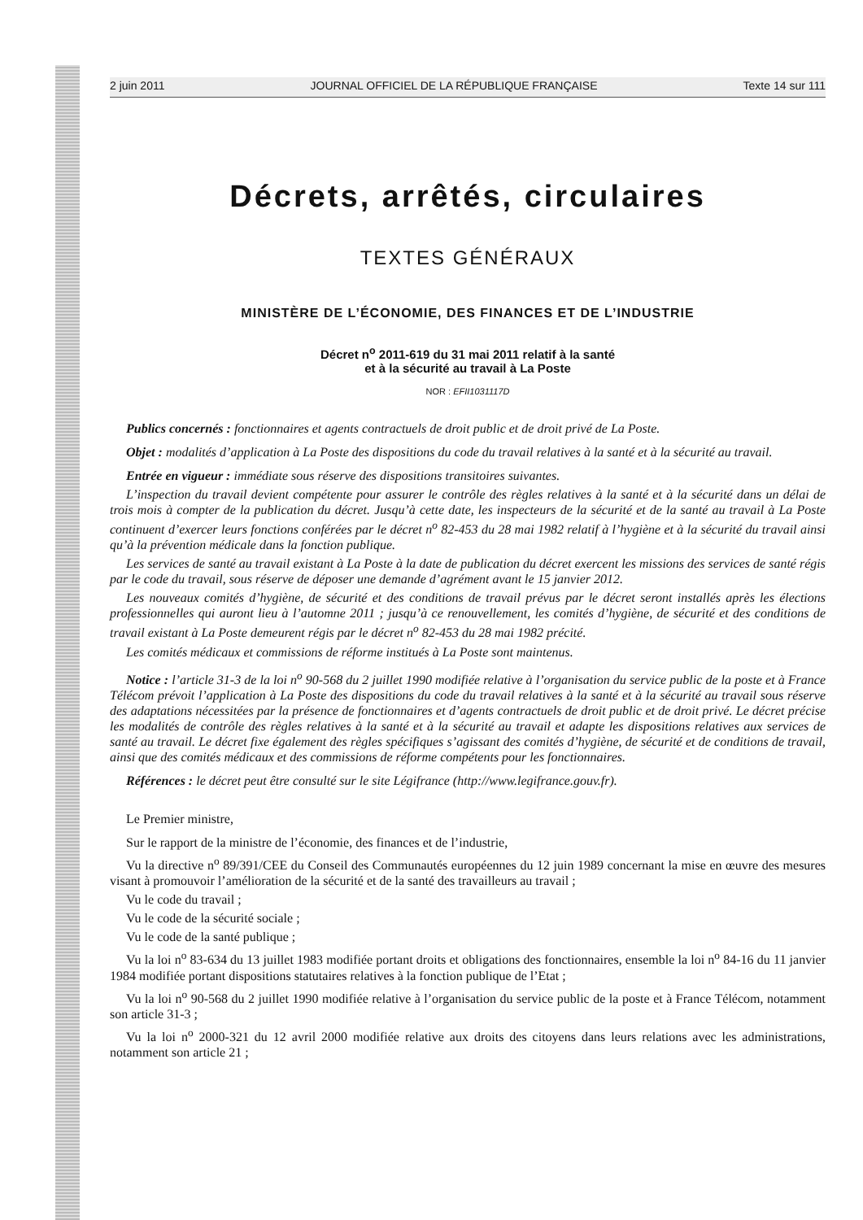2 juin 2011 JOURNAL OFFICIEL DE LA RÉPUBLIQUE FRANÇAISE Texte 14 sur 111
Décrets, arrêtés, circulaires
TEXTES GÉNÉRAUX
MINISTÈRE DE L’ÉCONOMIE, DES FINANCES ET DE L’INDUSTRIE
Décret n<sup>o</sup> 2011-619 du 31 mai 2011 relatif à la santé
et à la sécurité au travail à La Poste
NOR : EFII1031117D
Publics concernés : fonctionnaires et agents contractuels de droit public et de droit privé de La Poste.
Objet : modalités d’application à La Poste des dispositions du code du travail relatives à la santé et à la sécurité au travail.
Entrée en vigueur : immédiate sous réserve des dispositions transitoires suivantes.
L’inspection du travail devient compétente pour assurer le contrôle des règles relatives à la santé et à la sécurité dans un délai de trois mois à compter de la publication du décret. Jusqu’à cette date, les inspecteurs de la sécurité et de la santé au travail à La Poste continuent d’exercer leurs fonctions conférées par le décret n<sup>o</sup> 82-453 du 28 mai 1982 relatif à l’hygiène et à la sécurité du travail ainsi qu’à la prévention médicale dans la fonction publique.
Les services de santé au travail existant à La Poste à la date de publication du décret exercent les missions des services de santé régis par le code du travail, sous réserve de déposer une demande d’agrément avant le 15 janvier 2012.
Les nouveaux comités d’hygiène, de sécurité et des conditions de travail prévus par le décret seront installés après les élections professionnelles qui auront lieu à l’automne 2011 ; jusqu’à ce renouvellement, les comités d’hygiène, de sécurité et des conditions de travail existant à La Poste demeurent régis par le décret n<sup>o</sup> 82-453 du 28 mai 1982 précité.
Les comités médicaux et commissions de réforme institués à La Poste sont maintenus.
Notice : l’article 31-3 de la loi n<sup>o</sup> 90-568 du 2 juillet 1990 modifiée relative à l’organisation du service public de la poste et à France Télécom prévoit l’application à La Poste des dispositions du code du travail relatives à la santé et à la sécurité au travail sous réserve des adaptations nécessitées par la présence de fonctionnaires et d’agents contractuels de droit public et de droit privé. Le décret précise les modalités de contrôle des règles relatives à la santé et à la sécurité au travail et adapte les dispositions relatives aux services de santé au travail. Le décret fixe également des règles spécifiques s’agissant des comités d’hygiène, de sécurité et de conditions de travail, ainsi que des comités médicaux et des commissions de réforme compétents pour les fonctionnaires.
Références : le décret peut être consulté sur le site Légifrance (http://www.legifrance.gouv.fr).
Le Premier ministre,
Sur le rapport de la ministre de l’économie, des finances et de l’industrie,
Vu la directive n<sup>o</sup> 89/391/CEE du Conseil des Communautés européennes du 12 juin 1989 concernant la mise en œuvre des mesures visant à promouvoir l’amélioration de la sécurité et de la santé des travailleurs au travail ;
Vu le code du travail ;
Vu le code de la sécurité sociale ;
Vu le code de la santé publique ;
Vu la loi n<sup>o</sup> 83-634 du 13 juillet 1983 modifiée portant droits et obligations des fonctionnaires, ensemble la loi n<sup>o</sup> 84-16 du 11 janvier 1984 modifiée portant dispositions statutaires relatives à la fonction publique de l’Etat ;
Vu la loi n<sup>o</sup> 90-568 du 2 juillet 1990 modifiée relative à l’organisation du service public de la poste et à France Télécom, notamment son article 31-3 ;
Vu la loi n<sup>o</sup> 2000-321 du 12 avril 2000 modifiée relative aux droits des citoyens dans leurs relations avec les administrations, notamment son article 21 ;